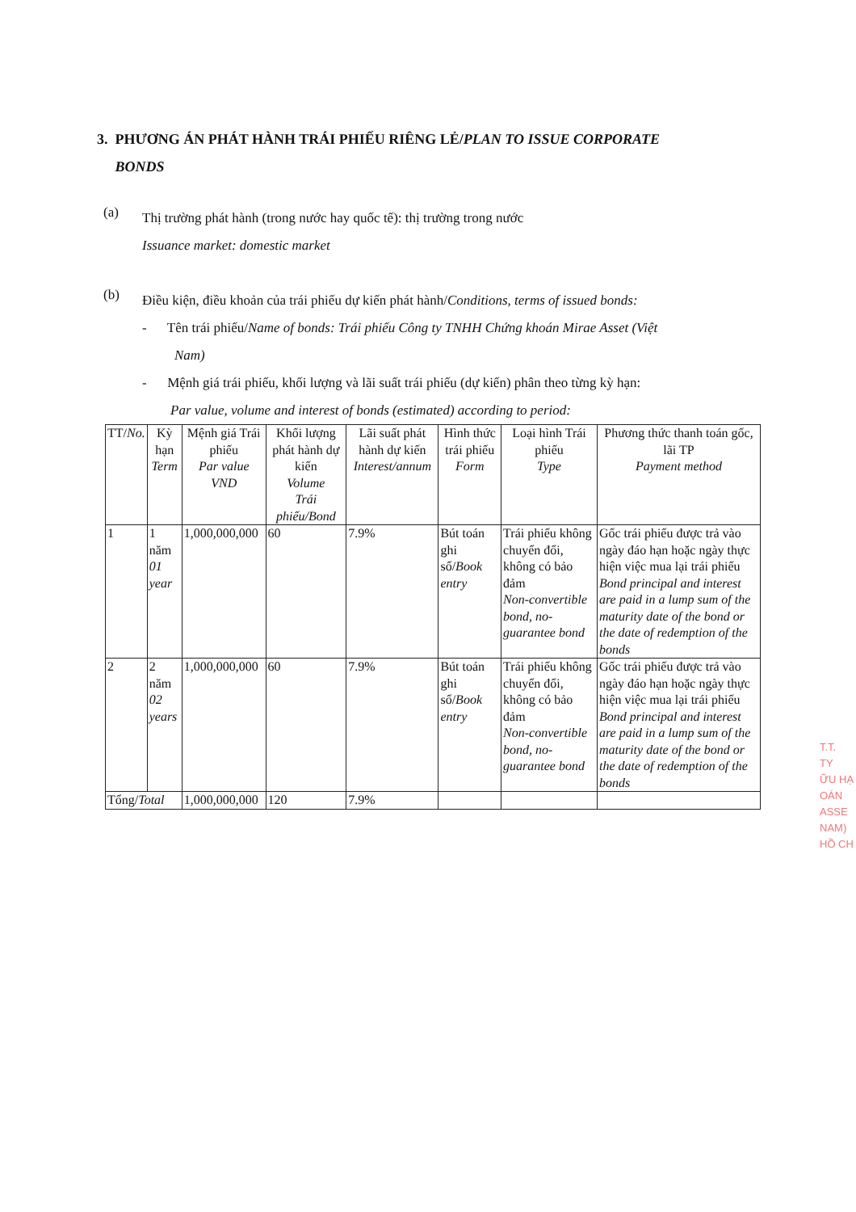3. PHƯƠNG ÁN PHÁT HÀNH TRÁI PHIẾU RIÊNG LẺ/PLAN TO ISSUE CORPORATE
BONDS
(a)
Thị trường phát hành (trong nước hay quốc tế): thị trường trong nước
Issuance market: domestic market
(b)
Điều kiện, điều khoản của trái phiếu dự kiến phát hành/Conditions, terms of issued bonds:
- Tên trái phiếu/Name of bonds: Trái phiếu Công ty TNHH Chứng khoán Mirae Asset (Việt
Nam)
- Mệnh giá trái phiếu, khối lượng và lãi suất trái phiếu (dự kiến) phân theo từng kỳ hạn:
Par value, volume and interest of bonds (estimated) according to period:
| TT/ No. | Kỳ hạn Term | Mệnh giá Trái phiếu Par value VND | Khối lượng phát hành dự kiến Volume Trái phiếu/Bond | Lãi suất phát hành dự kiến Interest/annum | Hình thức trái phiếu Form | Loại hình Trái phiếu Type | Phương thức thanh toán gốc, lãi TP Payment method |
| --- | --- | --- | --- | --- | --- | --- | --- |
| 1 | 1 năm 01 year | 1,000,000,000 | 60 | 7.9% | Bút toán ghi sổ/ Book entry | Trái phiếu không chuyển đổi, không có bảo đảm Non-convertible bond, no-guarantee bond | Gốc trái phiếu được trả vào ngày đáo hạn hoặc ngày thực hiện việc mua lại trái phiếu Bond principal and interest are paid in a lump sum of the maturity date of the bond or the date of redemption of the bonds |
| 2 | 2 năm 02 years | 1,000,000,000 | 60 | 7.9% | Bút toán ghi sổ/ Book entry | Trái phiếu không chuyển đổi, không có bảo đảm Non-convertible bond, no-guarantee bond | Gốc trái phiếu được trả vào ngày đáo hạn hoặc ngày thực hiện việc mua lại trái phiếu Bond principal and interest are paid in a lump sum of the maturity date of the bond or the date of redemption of the bonds |
| Tổng/ Total | | 1,000,000,000 | 120 | 7.9% | | | |
T.T.
TY
ỮU HẠ
OÁN
ASSE
NAM)
HỒ CH